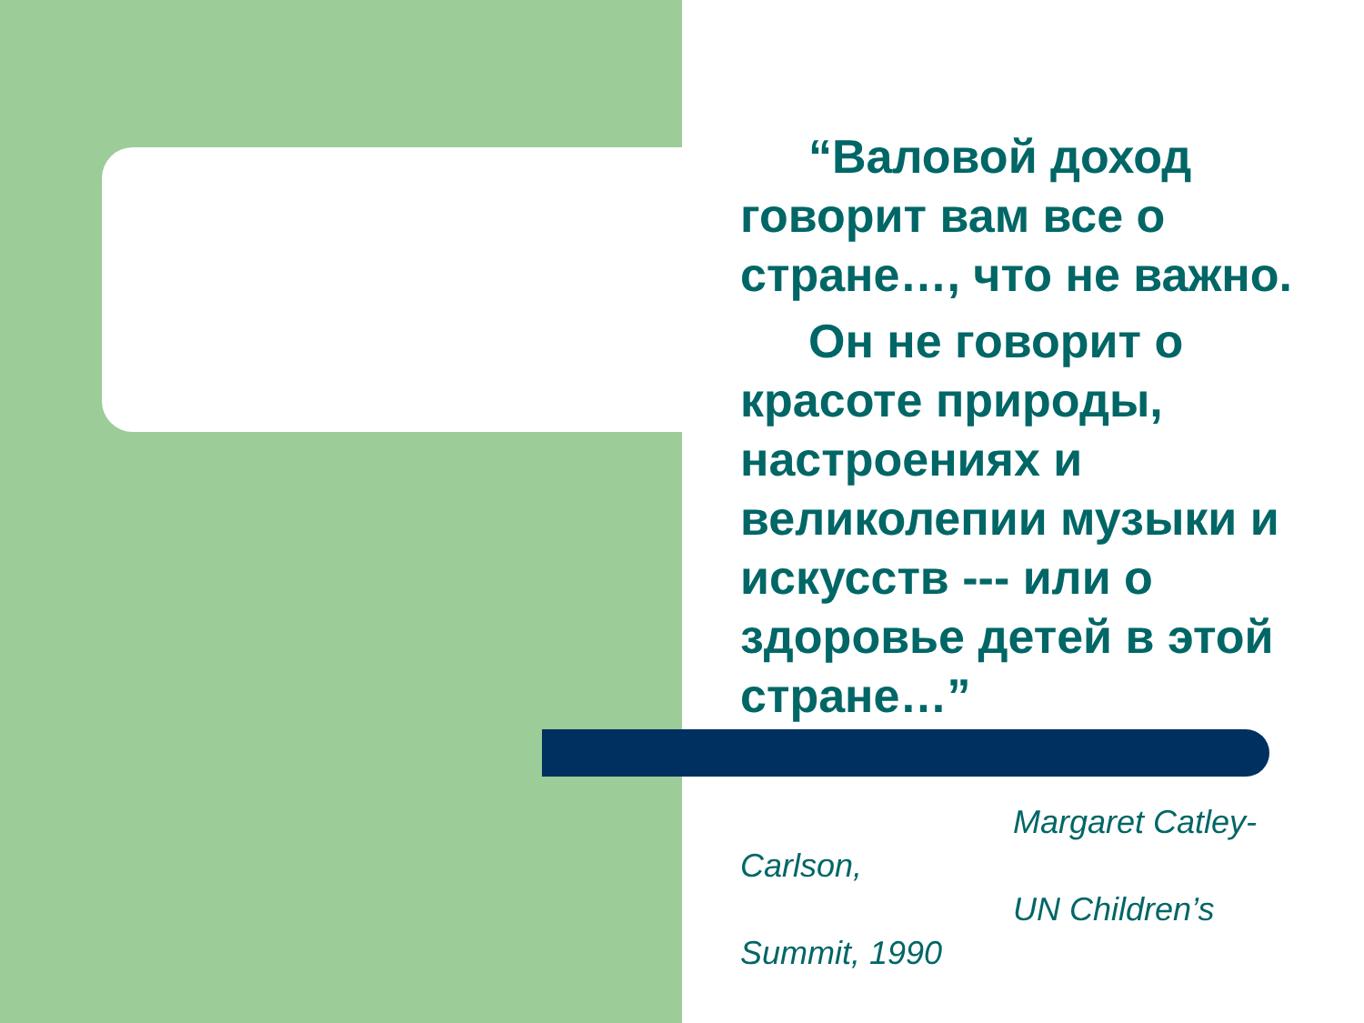“Валовой доход говорит вам все о стране…, что не важно.
Он не говорит о красоте природы, настроениях и великолепии музыки и искусств --- или о здоровье детей в этой стране…”
Margaret Catley-Carlson,
UN Children’s Summit, 1990